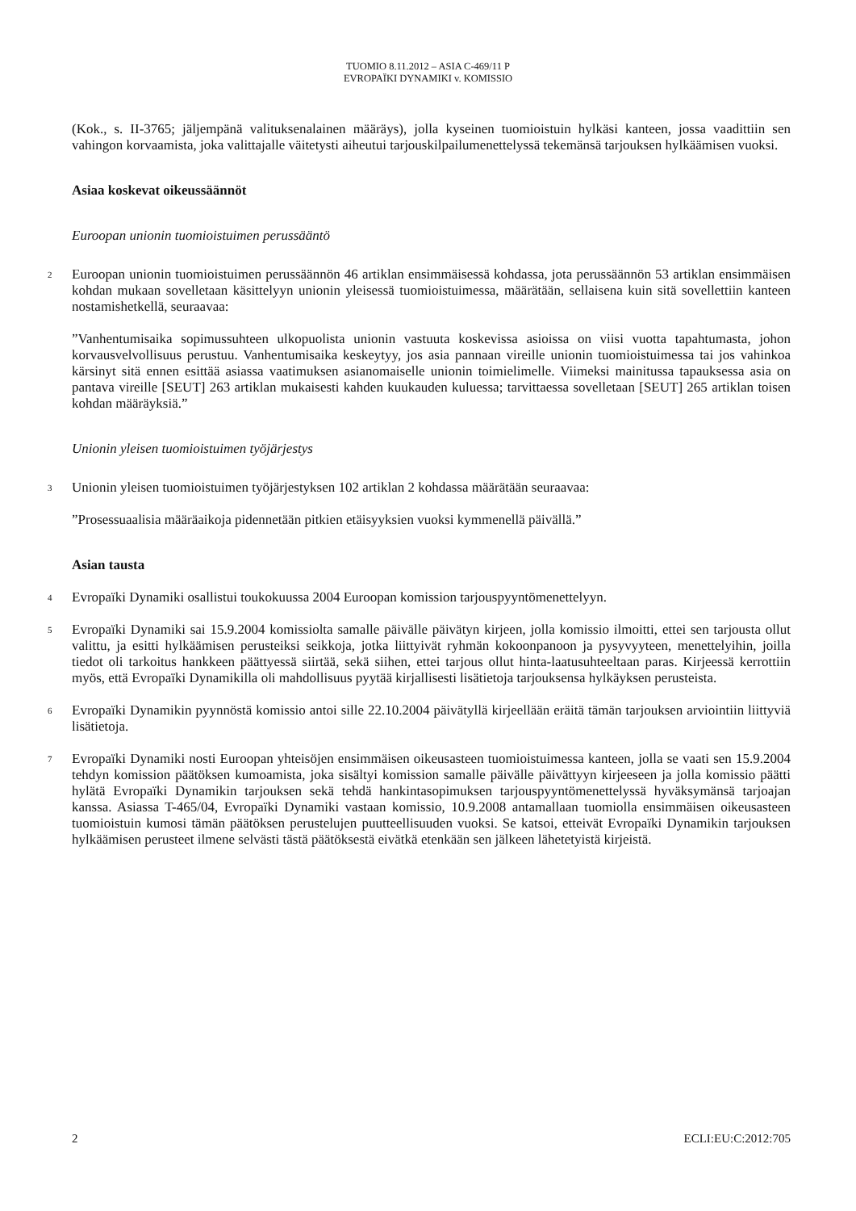TUOMIO 8.11.2012 – ASIA C-469/11 P
EVROPAÏKI DYNAMIKI v. KOMISSIO
(Kok., s. II-3765; jäljempänä valituksenalainen määräys), jolla kyseinen tuomioistuin hylkäsi kanteen, jossa vaadittiin sen vahingon korvaamista, joka valittajalle väitetysti aiheutui tarjouskilpailumenettelyssä tekemänsä tarjouksen hylkäämisen vuoksi.
Asiaa koskevat oikeussäännöt
Euroopan unionin tuomioistuimen perussääntö
2 Euroopan unionin tuomioistuimen perussäännön 46 artiklan ensimmäisessä kohdassa, jota perussäännön 53 artiklan ensimmäisen kohdan mukaan sovelletaan käsittelyyn unionin yleisessä tuomioistuimessa, määrätään, sellaisena kuin sitä sovellettiin kanteen nostamishetkellä, seuraavaa:
”Vanhentumisaika sopimussuhteen ulkopuolista unionin vastuuta koskevissa asioissa on viisi vuotta tapahtumasta, johon korvausvelvollisuus perustuu. Vanhentumisaika keskeytyy, jos asia pannaan vireille unionin tuomioistuimessa tai jos vahinkoa kärsinyt sitä ennen esittää asiassa vaatimuksen asianomaiselle unionin toimielimelle. Viimeksi mainitussa tapauksessa asia on pantava vireille [SEUT] 263 artiklan mukaisesti kahden kuukauden kuluessa; tarvittaessa sovelletaan [SEUT] 265 artiklan toisen kohdan määräyksiä.”
Unionin yleisen tuomioistuimen työjärjestys
3 Unionin yleisen tuomioistuimen työjärjestyksen 102 artiklan 2 kohdassa määrätään seuraavaa:
”Prosessuaalisia määräaikoja pidennetään pitkien etäisyyksien vuoksi kymmenellä päivällä.”
Asian tausta
4 Evropaïki Dynamiki osallistui toukokuussa 2004 Euroopan komission tarjouspyyntömenettelyyn.
5 Evropaïki Dynamiki sai 15.9.2004 komissiolta samalle päivälle päivätyn kirjeen, jolla komissio ilmoitti, ettei sen tarjousta ollut valittu, ja esitti hylkäämisen perusteiksi seikkoja, jotka liittyivät ryhmän kokoonpanoon ja pysyvyyteen, menettelyihin, joilla tiedot oli tarkoitus hankkeen päättyessä siirtää, sekä siihen, ettei tarjous ollut hinta-laatusuhteeltaan paras. Kirjeessä kerrottiin myös, että Evropaïki Dynamikilla oli mahdollisuus pyytää kirjallisesti lisätietoja tarjouksensa hylkäyksen perusteista.
6 Evropaïki Dynamikin pyynnöstä komissio antoi sille 22.10.2004 päivätyllä kirjeellään eräitä tämän tarjouksen arviointiin liittyviä lisätietoja.
7 Evropaïki Dynamiki nosti Euroopan yhteisöjen ensimmäisen oikeusasteen tuomioistuimessa kanteen, jolla se vaati sen 15.9.2004 tehdyn komission päätöksen kumoamista, joka sisältyi komission samalle päivälle päivättyyn kirjeeseen ja jolla komissio päätti hylätä Evropaïki Dynamikin tarjouksen sekä tehdä hankintasopimuksen tarjouspyyntömenettelyssä hyväksymänsä tarjoajan kanssa. Asiassa T-465/04, Evropaïki Dynamiki vastaan komissio, 10.9.2008 antamallaan tuomiolla ensimmäisen oikeusasteen tuomioistuin kumosi tämän päätöksen perustelujen puutteellisuuden vuoksi. Se katsoi, etteivät Evropaïki Dynamikin tarjouksen hylkäämisen perusteet ilmene selvästi tästä päätöksestä eivätkä etenkään sen jälkeen lähetetyistä kirjeistä.
2 ECLI:EU:C:2012:705